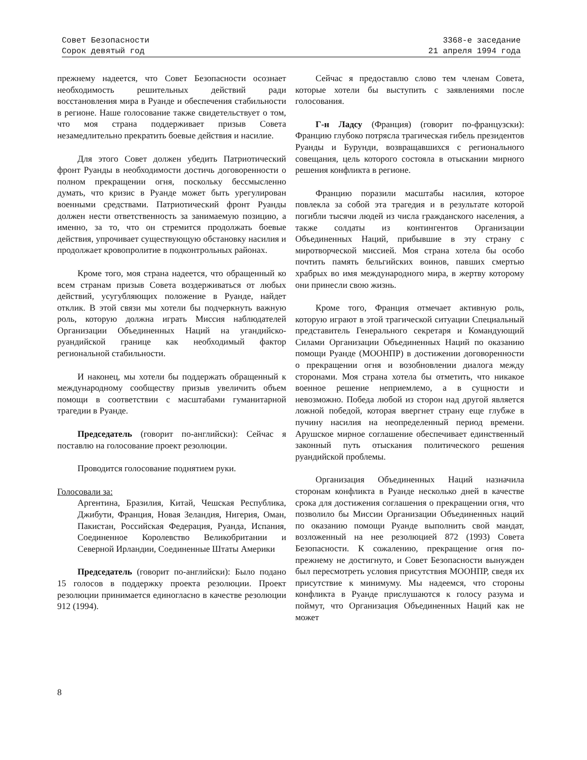Совет Безопасности
Сорок девятый год
3368-е заседание
21 апреля 1994 года
прежнему надеется, что Совет Безопасности осознает необходимость решительных действий ради восстановления мира в Руанде и обеспечения стабильности в регионе. Наше голосование также свидетельствует о том, что моя страна поддерживает призыв Совета незамедлительно прекратить боевые действия и насилие.
Для этого Совет должен убедить Патриотический фронт Руанды в необходимости достичь договоренности о полном прекращении огня, поскольку бессмысленно думать, что кризис в Руанде может быть урегулирован военными средствами. Патриотический фронт Руанды должен нести ответственность за занимаемую позицию, а именно, за то, что он стремится продолжать боевые действия, упрочивает существующую обстановку насилия и продолжает кровопролитие в подконтрольных районах.
Кроме того, моя страна надеется, что обращенный ко всем странам призыв Совета воздерживаться от любых действий, усугубляющих положение в Руанде, найдет отклик. В этой связи мы хотели бы подчеркнуть важную роль, которую должна играть Миссия наблюдателей Организации Объединенных Наций на угандийско-руандийской границе как необходимый фактор региональной стабильности.
И наконец, мы хотели бы поддержать обращенный к международному сообществу призыв увеличить объем помощи в соответствии с масштабами гуманитарной трагедии в Руанде.
Председатель (говорит по-английски): Сейчас я поставлю на голосование проект резолюции.
Проводится голосование поднятием руки.
Голосовали за:
Аргентина, Бразилия, Китай, Чешская Республика, Джибути, Франция, Новая Зеландия, Нигерия, Оман, Пакистан, Российская Федерация, Руанда, Испания, Соединенное Королевство Великобритании и Северной Ирландии, Соединенные Штаты Америки
Председатель (говорит по-английски): Было подано 15 голосов в поддержку проекта резолюции. Проект резолюции принимается единогласно в качестве резолюции 912 (1994).
Сейчас я предоставлю слово тем членам Совета, которые хотели бы выступить с заявлениями после голосования.
Г-н Ладсу (Франция) (говорит по-французски): Францию глубоко потрясла трагическая гибель президентов Руанды и Бурунди, возвращавшихся с регионального совещания, цель которого состояла в отыскании мирного решения конфликта в регионе.
Францию поразили масштабы насилия, которое повлекла за собой эта трагедия и в результате которой погибли тысячи людей из числа гражданского населения, а также солдаты из контингентов Организации Объединенных Наций, прибывшие в эту страну с миротворческой миссией. Моя страна хотела бы особо почтить память бельгийских воинов, павших смертью храбрых во имя международного мира, в жертву которому они принесли свою жизнь.
Кроме того, Франция отмечает активную роль, которую играют в этой трагической ситуации Специальный представитель Генерального секретаря и Командующий Силами Организации Объединенных Наций по оказанию помощи Руанде (МООНПР) в достижении договоренности о прекращении огня и возобновлении диалога между сторонами. Моя страна хотела бы отметить, что никакое военное решение неприемлемо, а в сущности и невозможно. Победа любой из сторон над другой является ложной победой, которая ввергнет страну еще глубже в пучину насилия на неопределенный период времени. Арушское мирное соглашение обеспечивает единственный законный путь отыскания политического решения руандийской проблемы.
Организация Объединенных Наций назначила сторонам конфликта в Руанде несколько дней в качестве срока для достижения соглашения о прекращении огня, что позволило бы Миссии Организации Объединенных наций по оказанию помощи Руанде выполнить свой мандат, возложенный на нее резолюцией 872 (1993) Совета Безопасности. К сожалению, прекращение огня по-прежнему не достигнуто, и Совет Безопасности вынужден был пересмотреть условия присутствия МООНПР, сведя их присутствие к минимуму. Мы надеемся, что стороны конфликта в Руанде прислушаются к голосу разума и поймут, что Организация Объединенных Наций как не может
8